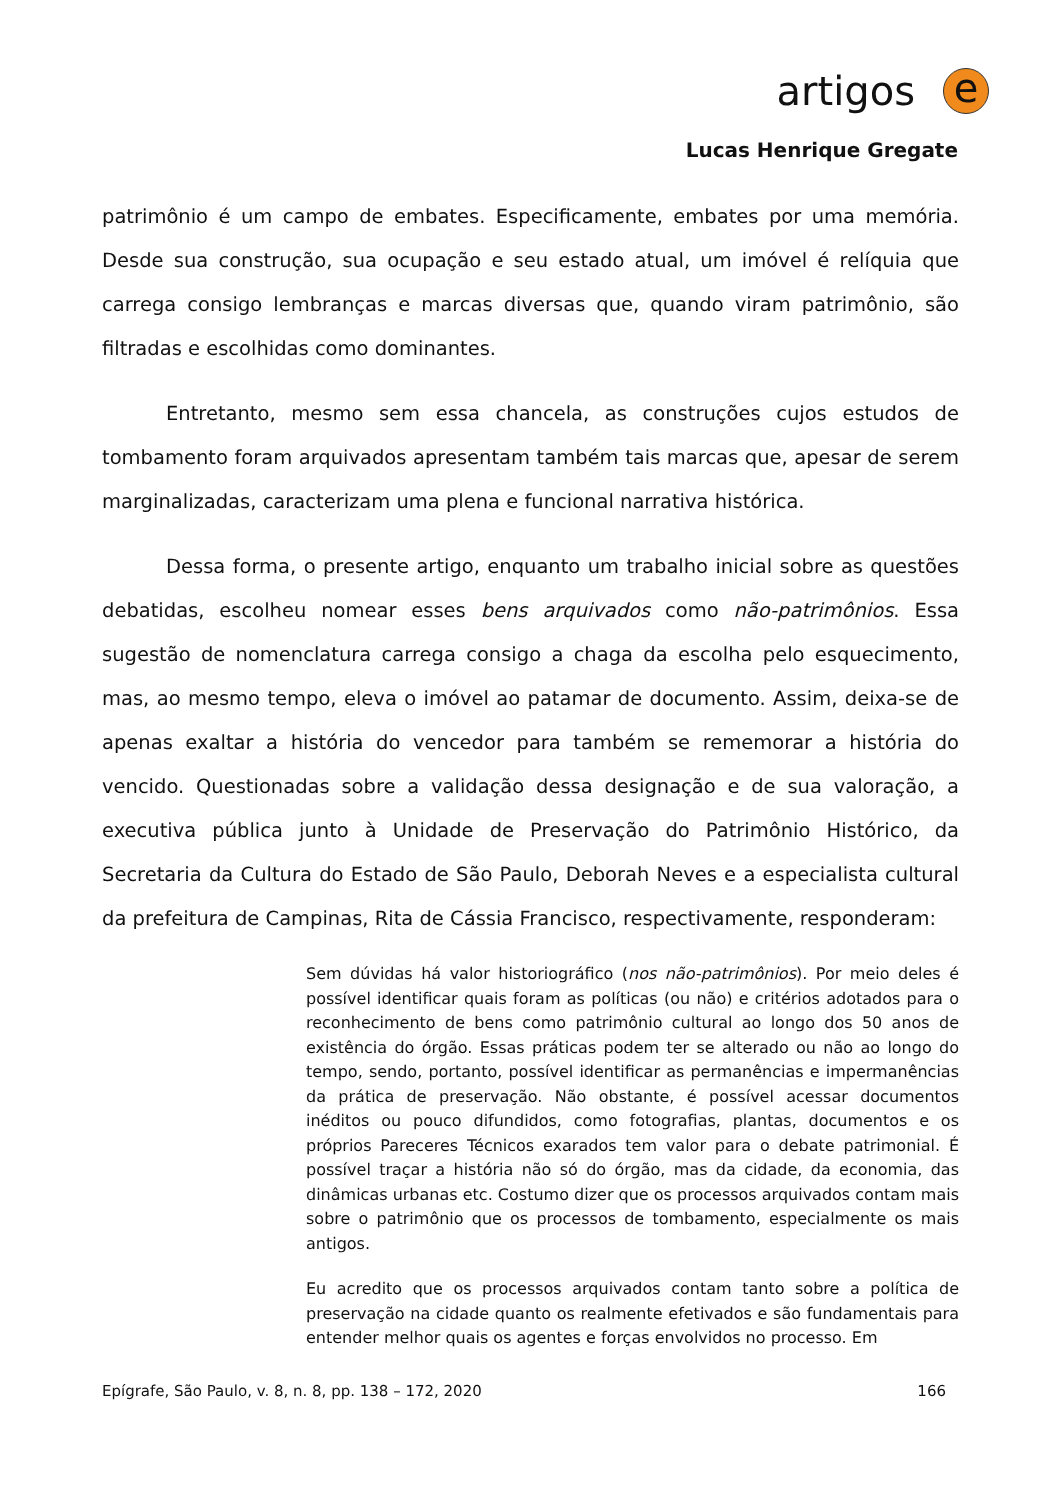artigos
e
Lucas Henrique Gregate
patrimônio é um campo de embates. Especificamente, embates por uma memória. Desde sua construção, sua ocupação e seu estado atual, um imóvel é relíquia que carrega consigo lembranças e marcas diversas que, quando viram patrimônio, são filtradas e escolhidas como dominantes.
Entretanto, mesmo sem essa chancela, as construções cujos estudos de tombamento foram arquivados apresentam também tais marcas que, apesar de serem marginalizadas, caracterizam uma plena e funcional narrativa histórica.
Dessa forma, o presente artigo, enquanto um trabalho inicial sobre as questões debatidas, escolheu nomear esses bens arquivados como não-patrimônios. Essa sugestão de nomenclatura carrega consigo a chaga da escolha pelo esquecimento, mas, ao mesmo tempo, eleva o imóvel ao patamar de documento. Assim, deixa-se de apenas exaltar a história do vencedor para também se rememorar a história do vencido. Questionadas sobre a validação dessa designação e de sua valoração, a executiva pública junto à Unidade de Preservação do Patrimônio Histórico, da Secretaria da Cultura do Estado de São Paulo, Deborah Neves e a especialista cultural da prefeitura de Campinas, Rita de Cássia Francisco, respectivamente, responderam:
Sem dúvidas há valor historiográfico (nos não-patrimônios). Por meio deles é possível identificar quais foram as políticas (ou não) e critérios adotados para o reconhecimento de bens como patrimônio cultural ao longo dos 50 anos de existência do órgão. Essas práticas podem ter se alterado ou não ao longo do tempo, sendo, portanto, possível identificar as permanências e impermanências da prática de preservação. Não obstante, é possível acessar documentos inéditos ou pouco difundidos, como fotografias, plantas, documentos e os próprios Pareceres Técnicos exarados tem valor para o debate patrimonial. É possível traçar a história não só do órgão, mas da cidade, da economia, das dinâmicas urbanas etc. Costumo dizer que os processos arquivados contam mais sobre o patrimônio que os processos de tombamento, especialmente os mais antigos.
Eu acredito que os processos arquivados contam tanto sobre a política de preservação na cidade quanto os realmente efetivados e são fundamentais para entender melhor quais os agentes e forças envolvidos no processo. Em
Epígrafe, São Paulo, v. 8, n. 8, pp. 138 – 172, 2020 166